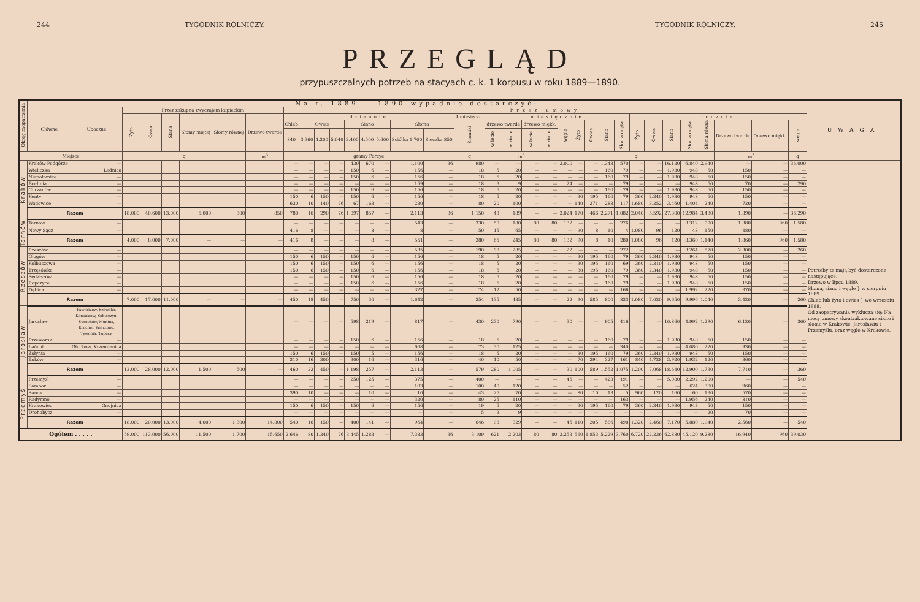244 TYGODNIK ROLNICZY. TYGODNIK ROLNICZY. 245
PRZEGLĄD
przypuszczalnych potrzeb na stacyach c. k. 1 korpusu w roku 1889—1890.
| Okręg zaopatrzenia | Na r. 1889 — 1890 wypadnie dostarczyć: | | | | | | | | | | | | | | | | | | | | | | | | | | | | | | | | | | | UWAGA |
| --- | --- | --- | --- | --- | --- | --- | --- | --- | --- | --- | --- | --- | --- | --- | --- | --- | --- | --- | --- | --- | --- | --- | --- | --- | --- | --- | --- | --- | --- | --- | --- | --- | --- | --- | --- | --- |
| | Główne | Uboczne | Przez zakupno zwyczajem kupieckim | | | | | | Przez umowy | | | | | | | | | | | | | | | | | | | | | | | | | | | |
| | | | Żyta | Owsa | Siana | Słomy miętej | Słomy równej | Drzewo twarde | dziennie | | | | | | | | | 4 mie­sięczn. | miesięcznie | | | | | | | | | rocznie | | | | | | | | |
| | | | | | | | | | Chleb | Owies | | | Siano | | | Słoma | | Sienniki | drzewo twarde | | drzewo miękk. | | węgle | Żyto | Owies | Siano | Słoma mięta | Żyto | Owies | Siano | Słoma mięta | Słoma równa | Drzewo twarde | Drzewo miękk. | węgle | |
| | | | | | | | | | 840 | 3.360 | 4.200 | 5.040 | 3.400 | 4.500 | 5.600 | Sciółka 1.700 | Sieczka 850 | | w lecie | w zimie | w lecie | w zimie | | | | | | | | | | | | | | |
| Miejsce | | | q | | | | | m<sup>3</sup> | gramy Porcye | | | | | | | | | q | m<sup>3</sup> | | | | q | | | | | | | | | | m<sup>3</sup> | | q | |
| Kraków | Kraków-Podgórze | — | | | | | | | — | — | — | — | 430 | 670 | — | 1.100 | 36 | 980 | — | — | — | — | 3.000 | — | — | 1.343 | 570 | — | — | 16.120 | 6.840 | 2.940 | — | — | 36.000 | Potrzeby te mają być dostarczone następujące: Drzewo w lipcu 1889. Słoma, siano i węgle } w sierpniu 1889. Chleb lub żyto i owies } we wrześniu 1888. Od zaopatrywania wyklucza się: Na mocy umowy skontraktowane siano i słoma w Krakowie, Jarosławiu i Przemyślu, oraz węgle w Krakowie. |
| | Wieliczka | Lednica | | | | | | | — | — | — | — | 150 | 6 | — | 156 | — | 18 | 5 | 20 | — | — | — | — | — | 160 | 79 | — | — | 1.930 | 948 | 50 | 150 | — | — | |
| | Niepołomice | — | | | | | | | — | — | — | — | 150 | 6 | — | 156 | — | 18 | 5 | 20 | — | — | — | — | — | 160 | 79 | — | — | 1.930 | 948 | 50 | 150 | — | — | |
| | Bochnia | — | | | | | | | — | — | — | — | — | — | — | 159 | — | 18 | 3 | 9 | — | — | 24 | — | — | — | 79 | — | — | — | 948 | 50 | 70 | — | 290 | |
| | Chrzanów | — | | | | | | | — | — | — | — | 150 | 6 | — | 156 | — | 18 | 5 | 20 | — | — | — | — | — | 160 | 79 | — | — | 1.930 | 948 | 50 | 150 | — | — | |
| | Kenty | — | | | | | | | 150 | 6 | 150 | — | 150 | 6 | — | 156 | — | 18 | 5 | 20 | — | — | — | 30 | 195 | 160 | 79 | 360 | 2.340 | 1.930 | 948 | 50 | 150 | — | — | |
| | Wadowice | — | | | | | | | 630 | 10 | 140 | 76 | 67 | 163 | — | 230 | — | 80 | 20 | 100 | — | — | — | 140 | 271 | 288 | 117 | 1.680 | 3.252 | 3.460 | 1.404 | 240 | 720 | — | — | |
| | Razem | | 18.000 | 40.600 | 13.000 | 6.000 | 300 | 850 | 780 | 16 | 290 | 76 | 1.097 | 857 | — | 2.113 | 36 | 1.150 | 43 | 189 | — | — | 3.024 | 170 | 466 | 2.271 | 1.082 | 2.040 | 5.592 | 27.300 | 12.984 | 3.430 | 1.390 | — | 36.290 | |
| Tarnów | Tarnów | — | | | | | | | — | — | — | — | — | — | — | 543 | — | 330 | 50 | 180 | 80 | 80 | 132 | — | — | — | 276 | — | — | — | 3.312 | 990 | 1.380 | 960 | 1.580 | |
| | Nowy Sącz | — | | | | | | | 416 | 8 | — | — | — | 8 | — | 8 | — | 50 | 15 | 65 | — | — | — | 90 | 8 | 10 | 4 | 1.080 | 96 | 120 | 48 | 150 | 480 | — | — | |
| | Razem | | 4.000 | 8.000 | 7.000 | — | — | — | 416 | 8 | — | — | — | 8 | — | 551 | — | 380 | 65 | 245 | 80 | 80 | 132 | 90 | 8 | 10 | 280 | 1.080 | 96 | 120 | 3.360 | 1.140 | 1.860 | 960 | 1.580 | |
| Rzeszów | Rzeszów | — | | | | | | | — | — | — | — | — | — | — | 535 | — | 190 | 98 | 285 | — | — | 22 | — | — | — | 272 | — | — | — | 3.264 | 570 | 2.300 | — | 260 | |
| | Głogów | — | | | | | | | 150 | 6 | 150 | — | 150 | 6 | — | 156 | — | 18 | 5 | 20 | — | — | — | 30 | 195 | 160 | 79 | 360 | 2.340 | 1.930 | 948 | 50 | 150 | — | — | |
| | Kolbuszowa | — | | | | | | | 150 | 6 | 150 | — | 150 | 6 | — | 156 | — | 18 | 5 | 20 | — | — | — | 30 | 195 | 160 | 69 | 360 | 2.310 | 1.930 | 948 | 50 | 150 | — | — | |
| | Trzęsówka | — | | | | | | | 150 | 6 | 150 | — | 150 | 6 | — | 156 | — | 18 | 5 | 20 | — | — | — | 30 | 195 | 160 | 79 | 360 | 2.340 | 1.930 | 948 | 50 | 150 | — | — | |
| | Sędziszów | — | | | | | | | — | — | — | — | 150 | 6 | — | 156 | — | 18 | 5 | 20 | — | — | — | — | — | 160 | 79 | — | — | 1.930 | 948 | 50 | 150 | — | — | |
| | Ropczyce | — | | | | | | | — | — | — | — | 150 | 6 | — | 156 | — | 18 | 5 | 20 | — | — | — | — | — | 160 | 79 | — | — | 1.930 | 948 | 50 | 150 | — | — | |
| | Dębica | — | | | | | | | — | — | — | — | — | — | — | 327 | — | 74 | 12 | 50 | — | — | — | — | — | — | 166 | — | — | — | 1.992 | 220 | 370 | — | — | |
| | Razem | | 7.000 | 17.000 | 11.000 | — | — | — | 450 | 18 | 450 | — | 750 | 30 | — | 1.642 | — | 354 | 135 | 435 | — | — | 22 | 90 | 585 | 800 | 833 | 1.080 | 7.020 | 9.650 | 9.996 | 1.040 | 3.420 | — | 260 | |
| Jarosław | Jarosław | Pawłoszów, Szówsko, Koniaczów, Sobieczyn, Surochów, Munina, Kruchel, Wierzbno, Tywonia, Tupęcy. | | | | | | | — | — | — | — | 598 | 219 | — | 817 | — | 430 | 230 | 790 | — | — | 30 | — | — | 905 | 416 | — | — | 10.860 | 4.992 | 1.290 | 6.120 | — | 360 | |
| | Przeworsk | — | | | | | | | — | — | — | — | 150 | 6 | — | 156 | — | 18 | 5 | 20 | — | — | — | — | — | 160 | 79 | — | — | 1.930 | 948 | 50 | 150 | — | — | |
| | Łańcut | Głuchów, Krzemienica | | | | | | | — | — | — | — | — | — | — | 668 | — | 73 | 30 | 125 | — | — | — | — | — | — | 340 | — | — | — | 4.080 | 220 | 930 | — | — | |
| | Żołynia | — | | | | | | | 150 | 6 | 150 | — | 150 | 5 | — | 156 | — | 18 | 5 | 20 | — | — | — | 30 | 195 | 160 | 79 | 360 | 2.340 | 1.930 | 948 | 50 | 150 | — | — | |
| | Żuków | — | | | | | | | 310 | 16 | 300 | — | 300 | 16 | — | 316 | — | 40 | 10 | 50 | — | — | — | 70 | 394 | 327 | 161 | 840 | 4.728 | 3.920 | 1.932 | 120 | 360 | — | — | |
| | Razem | | 12.000 | 28.000 | 12.000 | 1.500 | 500 | — | 460 | 22 | 450 | — | 1.198 | 257 | — | 2.113 | — | 579 | 280 | 1.005 | — | — | 30 | 100 | 589 | 1.552 | 1.075 | 1.200 | 7.068 | 18.640 | 12.900 | 1.730 | 7.710 | — | 360 | |
| Przemyśl | Przemyśl | — | | | | | | | — | — | — | — | 250 | 125 | — | 375 | — | 400 | — | — | — | — | 45 | — | — | 423 | 191 | — | — | 5.080 | 2.292 | 1.200 | — | — | 540 | |
| | Sambor | — | | | | | | | — | — | — | — | — | — | — | 103 | — | 100 | 40 | 120 | — | — | — | — | — | — | 52 | — | — | — | 624 | 300 | 960 | — | — | |
| | Sanok | — | | | | | | | 390 | 10 | — | — | — | 10 | — | 10 | — | 43 | 25 | 70 | — | — | — | 80 | 10 | 13 | 5 | 960 | 120 | 160 | 60 | 130 | 570 | — | — | |
| | Radymno | — | | | | | | | — | — | — | — | — | — | — | 320 | — | 80 | 25 | 110 | — | — | — | — | — | — | 163 | — | — | — | 1.956 | 240 | 810 | — | — | |
| | Krakowiec | Gnojnica | | | | | | | 150 | 6 | 150 | — | 150 | 6 | — | 156 | — | 19 | 5 | 20 | — | — | — | 30 | 195 | 160 | 79 | 360 | 2.340 | 1.930 | 948 | 50 | 150 | — | — | |
| | Drohobycz | — | | | | | | | — | — | — | — | — | — | — | — | — | 5 | 3 | 9 | — | — | — | — | — | — | — | — | — | — | — | 20 | 70 | — | — | |
| | Razem | | 18.000 | 20.000 | 13.000 | 4.000 | 1.300 | 14.800 | 540 | 16 | 150 | — | 400 | 141 | — | 964 | — | 646 | 98 | 329 | — | — | 45 | 110 | 205 | 586 | 490 | 1.320 | 2.460 | 7.170 | 5.880 | 1.940 | 2.560 | — | 540 | |
| Ogółem . . . . . | | | 59.000 | 113.000 | 56.000 | 11.500 | 1.700 | 15.650 | 2.646 | 80 | 1.340 | 76 | 3.445 | 1.283 | — | 7.383 | 36 | 3.109 | 621 | 2.203 | 80 | 80 | 3.253 | 560 | 1.853 | 5.229 | 3.760 | 6.720 | 22.236 | 62.880 | 45.120 | 9.280 | 16.940 | 960 | 39.030 | |